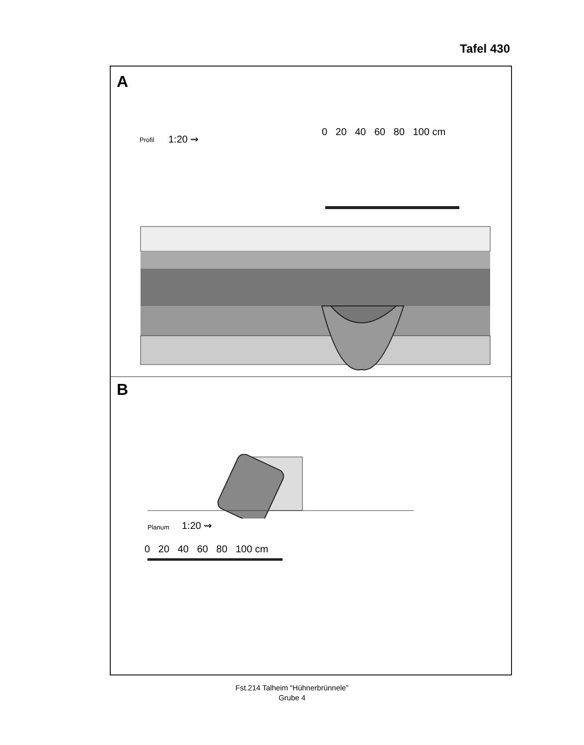Tafel 430
A
Profil 1:20 ⇝
0 20 40 60 80 100 cm
B
Planum 1:20 ⇝
0 20 40 60 80 100 cm
Fst.214 Talheim “Hühnerbrünnele”
Grube 4